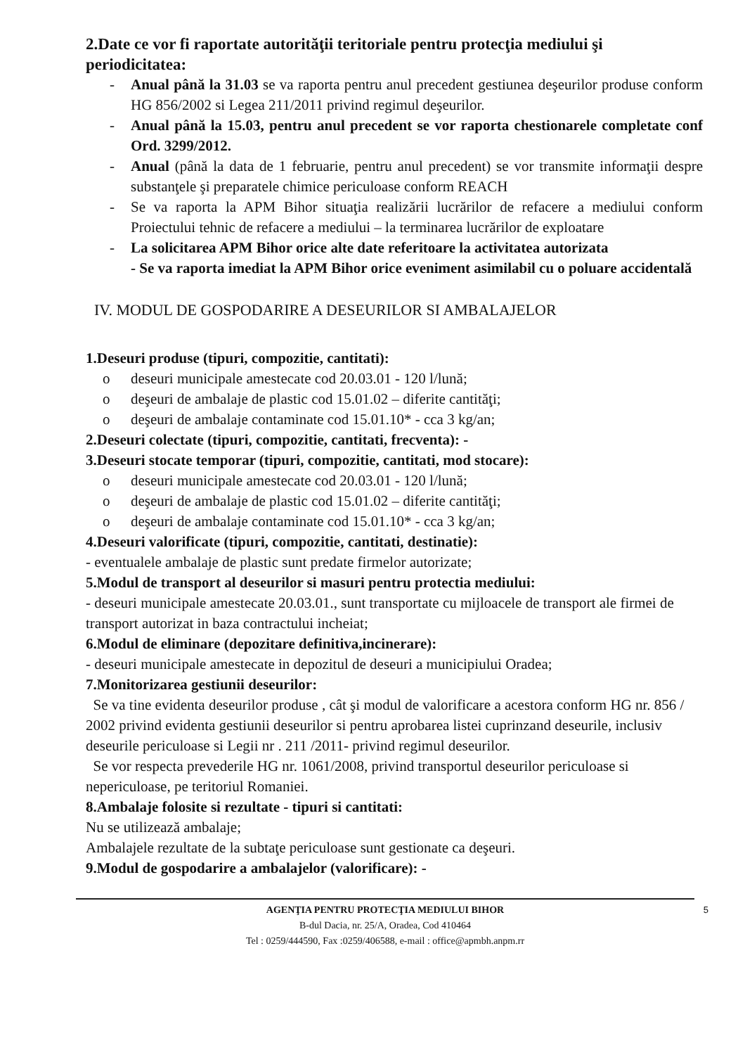2.Date ce vor fi raportate autorităţii teritoriale pentru protecţia mediului şi periodicitatea:
- Anual până la 31.03 se va raporta pentru anul precedent gestiunea deşeurilor produse conform HG 856/2002 si Legea 211/2011 privind regimul deşeurilor.
- Anual până la 15.03, pentru anul precedent se vor raporta chestionarele completate conf Ord. 3299/2012.
- Anual (până la data de 1 februarie, pentru anul precedent) se vor transmite informaţii despre substanţele şi preparatele chimice periculoase conform REACH
- Se va raporta la APM Bihor situaţia realizării lucrărilor de refacere a mediului conform Proiectului tehnic de refacere a mediului – la terminarea lucrărilor de exploatare
- La solicitarea APM Bihor orice alte date referitoare la activitatea autorizata
- Se va raporta imediat la APM Bihor orice eveniment asimilabil cu o poluare accidentală
IV. MODUL DE GOSPODARIRE A DESEURILOR SI AMBALAJELOR
1.Deseuri produse (tipuri, compozitie, cantitati):
o deseuri municipale amestecate cod 20.03.01 - 120 l/lună;
o deşeuri de ambalaje de plastic cod 15.01.02 – diferite cantităţi;
o deşeuri de ambalaje contaminate cod 15.01.10* - cca 3 kg/an;
2.Deseuri colectate (tipuri, compozitie, cantitati, frecventa): -
3.Deseuri stocate temporar (tipuri, compozitie, cantitati, mod stocare):
o deseuri municipale amestecate cod 20.03.01 - 120 l/lună;
o deşeuri de ambalaje de plastic cod 15.01.02 – diferite cantităţi;
o deşeuri de ambalaje contaminate cod 15.01.10* - cca 3 kg/an;
4.Deseuri valorificate (tipuri, compozitie, cantitati, destinatie):
- eventualele ambalaje de plastic sunt predate firmelor autorizate;
5.Modul de transport al deseurilor si masuri pentru protectia mediului:
- deseuri municipale amestecate 20.03.01., sunt transportate cu mijloacele de transport ale firmei de transport autorizat in baza contractului incheiat;
6.Modul de eliminare (depozitare definitiva,incinerare):
- deseuri municipale amestecate in depozitul de deseuri a municipiului Oradea;
7.Monitorizarea gestiunii deseurilor:
Se va tine evidenta deseurilor produse , cât şi modul de valorificare a acestora conform HG nr. 856 / 2002 privind evidenta gestiunii deseurilor si pentru aprobarea listei cuprinzand deseurile, inclusiv deseurile periculoase si Legii nr . 211 /2011- privind regimul deseurilor.
Se vor respecta prevederile HG nr. 1061/2008, privind transportul deseurilor periculoase si nepericuloase, pe teritoriul Romaniei.
8.Ambalaje folosite si rezultate - tipuri si cantitati:
Nu se utilizează ambalaje;
Ambalajele rezultate de la subtaţe periculoase sunt gestionate ca deşeuri.
9.Modul de gospodarire a ambalajelor (valorificare): -
AGENŢIA PENTRU PROTECŢIA MEDIULUI BIHOR
B-dul Dacia, nr. 25/A, Oradea, Cod 410464
Tel : 0259/444590, Fax :0259/406588, e-mail : office@apmbh.anpm.rr
5